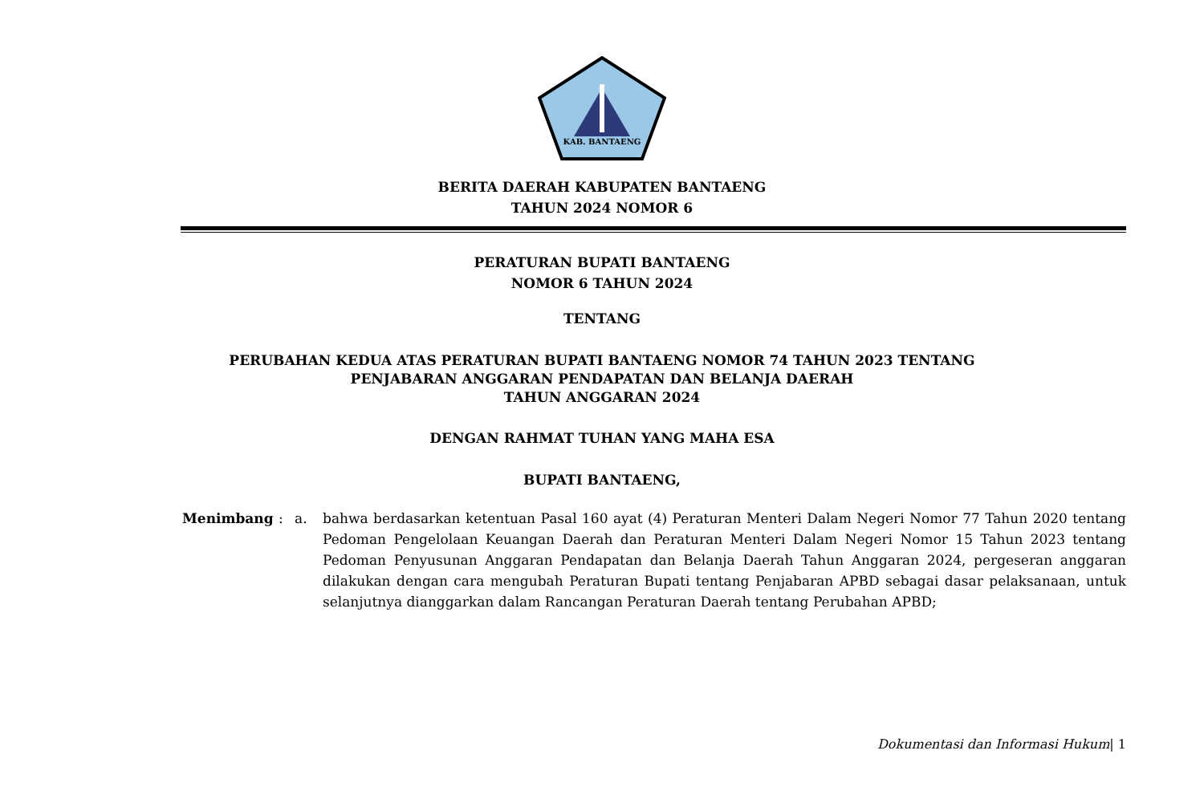KAB. BANTAENG
BERITA DAERAH KABUPATEN BANTAENG
TAHUN 2024 NOMOR 6
PERATURAN BUPATI BANTAENG
NOMOR 6 TAHUN 2024
TENTANG
PERUBAHAN KEDUA ATAS PERATURAN BUPATI BANTAENG NOMOR 74 TAHUN 2023 TENTANG
PENJABARAN ANGGARAN PENDAPATAN DAN BELANJA DAERAH
TAHUN ANGGARAN 2024
DENGAN RAHMAT TUHAN YANG MAHA ESA
BUPATI BANTAENG,
Menimbang : a. bahwa berdasarkan ketentuan Pasal 160 ayat (4) Peraturan Menteri Dalam Negeri Nomor 77 Tahun 2020 tentang Pedoman Pengelolaan Keuangan Daerah dan Peraturan Menteri Dalam Negeri Nomor 15 Tahun 2023 tentang Pedoman Penyusunan Anggaran Pendapatan dan Belanja Daerah Tahun Anggaran 2024, pergeseran anggaran dilakukan dengan cara mengubah Peraturan Bupati tentang Penjabaran APBD sebagai dasar pelaksanaan, untuk selanjutnya dianggarkan dalam Rancangan Peraturan Daerah tentang Perubahan APBD;
Dokumentasi dan Informasi Hukum| 1